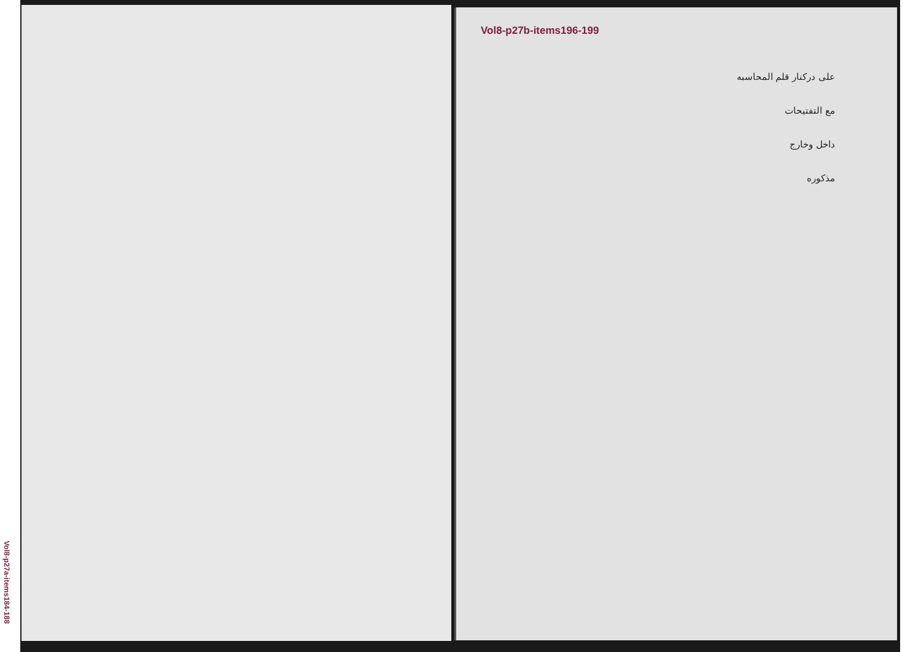Vol8-p27b-items196-199
Vol8-p27a-items184-188
على دركنار قلم المحاسبه
مع التفتيحات
داخل وخارج
مذكوره